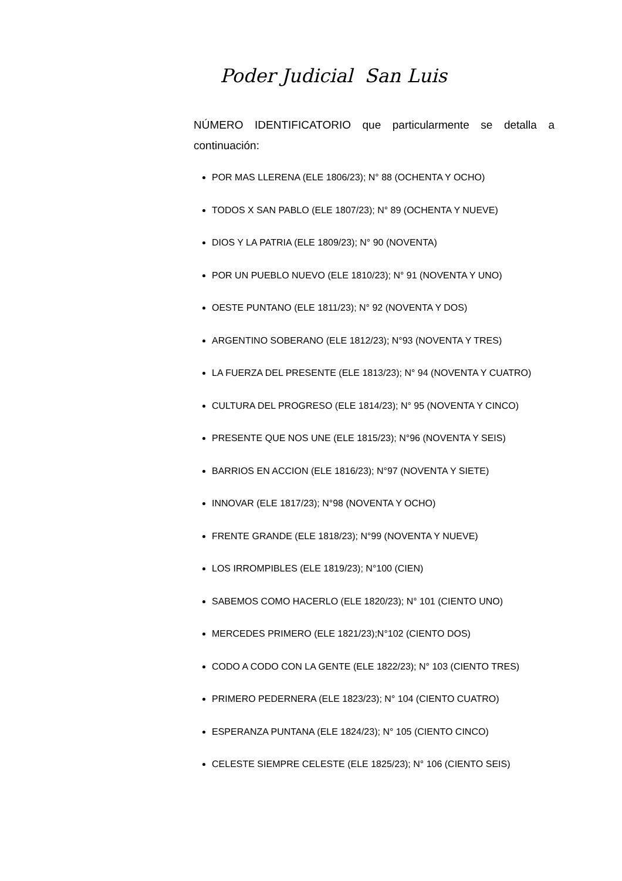Poder Judicial San Luis
NÚMERO IDENTIFICATORIO que particularmente se detalla a continuación:
POR MAS LLERENA (ELE 1806/23); N° 88 (OCHENTA Y OCHO)
TODOS X SAN PABLO (ELE 1807/23); N° 89 (OCHENTA Y NUEVE)
DIOS Y LA PATRIA (ELE 1809/23); N° 90 (NOVENTA)
POR UN PUEBLO NUEVO (ELE 1810/23); N° 91 (NOVENTA Y UNO)
OESTE PUNTANO (ELE 1811/23); N° 92 (NOVENTA Y DOS)
ARGENTINO SOBERANO (ELE 1812/23); N°93 (NOVENTA Y TRES)
LA FUERZA DEL PRESENTE (ELE 1813/23); N° 94 (NOVENTA Y CUATRO)
CULTURA DEL PROGRESO (ELE 1814/23); N° 95 (NOVENTA Y CINCO)
PRESENTE QUE NOS UNE (ELE 1815/23); N°96 (NOVENTA Y SEIS)
BARRIOS EN ACCION (ELE 1816/23); N°97 (NOVENTA Y SIETE)
INNOVAR (ELE 1817/23); N°98 (NOVENTA Y OCHO)
FRENTE GRANDE (ELE 1818/23); N°99 (NOVENTA Y NUEVE)
LOS IRROMPIBLES (ELE 1819/23); N°100 (CIEN)
SABEMOS COMO HACERLO (ELE 1820/23); N° 101 (CIENTO UNO)
MERCEDES PRIMERO (ELE 1821/23);N°102 (CIENTO DOS)
CODO A CODO CON LA GENTE (ELE 1822/23); N° 103 (CIENTO TRES)
PRIMERO PEDERNERA (ELE 1823/23); N° 104 (CIENTO CUATRO)
ESPERANZA PUNTANA (ELE 1824/23); N° 105 (CIENTO CINCO)
CELESTE SIEMPRE CELESTE (ELE 1825/23); N° 106 (CIENTO SEIS)